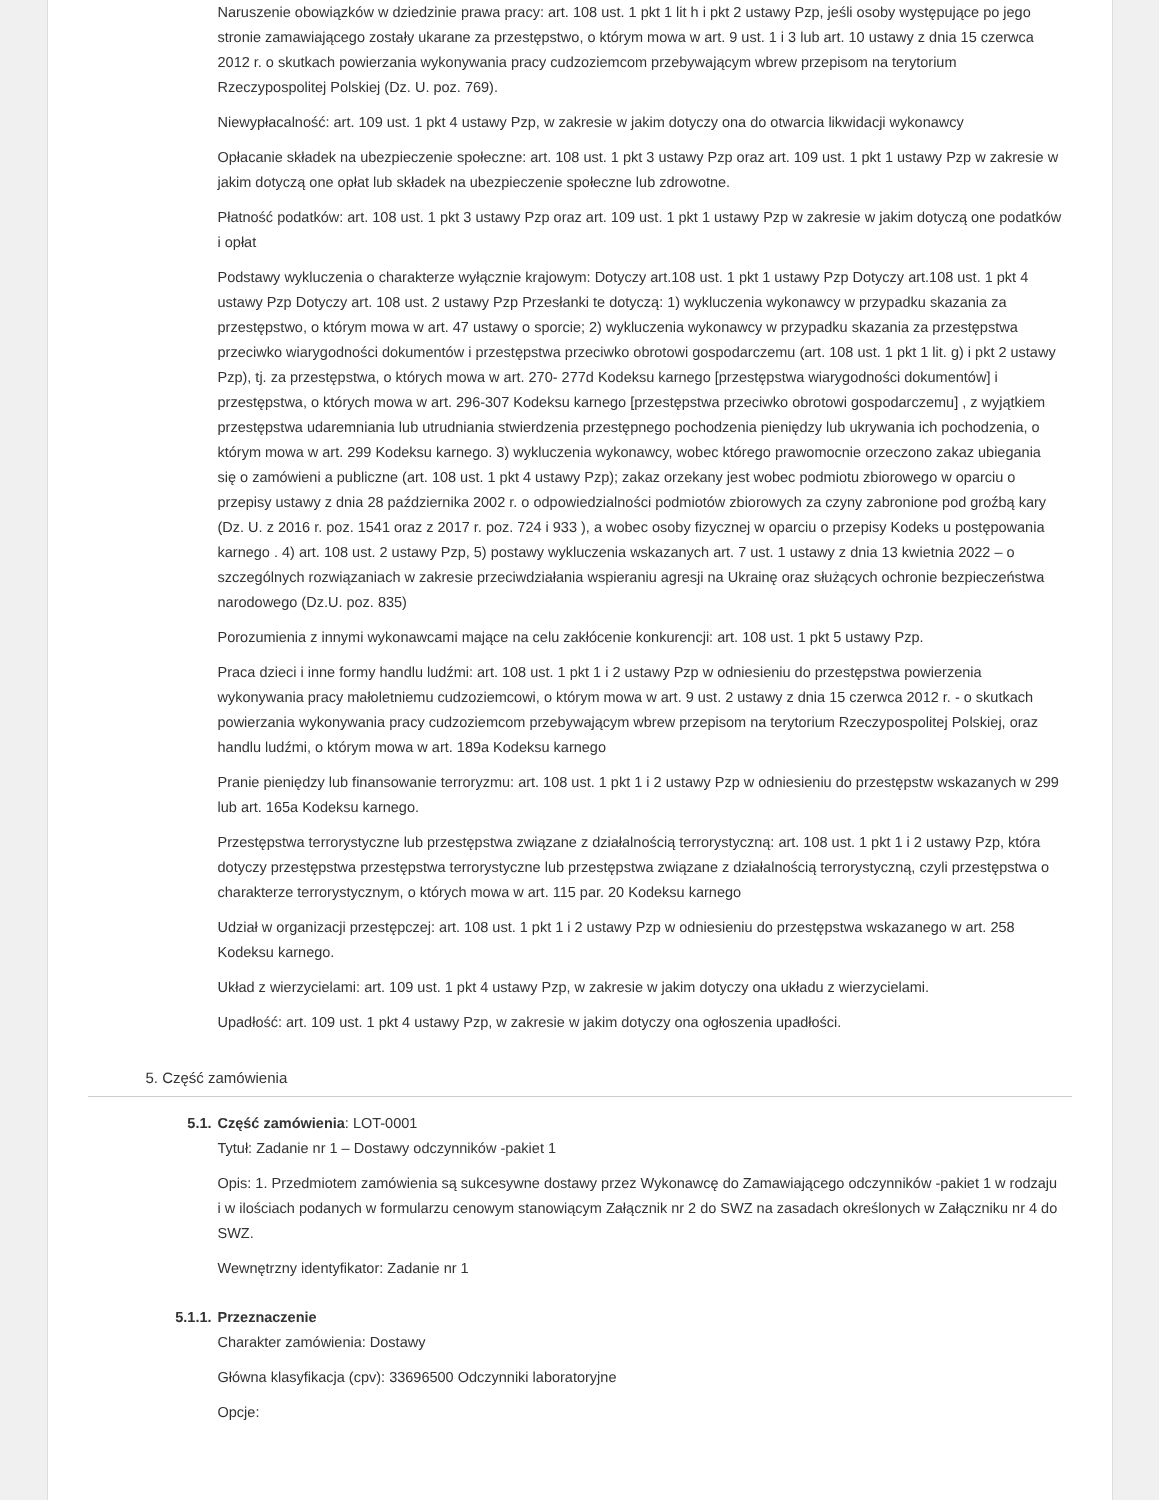Naruszenie obowiązków w dziedzinie prawa pracy: art. 108 ust. 1 pkt 1 lit h i pkt 2 ustawy Pzp, jeśli osoby występujące po jego stronie zamawiającego zostały ukarane za przestępstwo, o którym mowa w art. 9 ust. 1 i 3 lub art. 10 ustawy z dnia 15 czerwca 2012 r. o skutkach powierzania wykonywania pracy cudzoziemcom przebywającym wbrew przepisom na terytorium Rzeczypospolitej Polskiej (Dz. U. poz. 769).
Niewypłacalność: art. 109 ust. 1 pkt 4 ustawy Pzp, w zakresie w jakim dotyczy ona do otwarcia likwidacji wykonawcy
Opłacanie składek na ubezpieczenie społeczne: art. 108 ust. 1 pkt 3 ustawy Pzp oraz art. 109 ust. 1 pkt 1 ustawy Pzp w zakresie w jakim dotyczą one opłat lub składek na ubezpieczenie społeczne lub zdrowotne.
Płatność podatków: art. 108 ust. 1 pkt 3 ustawy Pzp oraz art. 109 ust. 1 pkt 1 ustawy Pzp w zakresie w jakim dotyczą one podatków i opłat
Podstawy wykluczenia o charakterze wyłącznie krajowym: Dotyczy art.108 ust. 1 pkt 1 ustawy Pzp Dotyczy art.108 ust. 1 pkt 4 ustawy Pzp Dotyczy art. 108 ust. 2 ustawy Pzp Przesłanki te dotyczą: 1) wykluczenia wykonawcy w przypadku skazania za przestępstwo, o którym mowa w art. 47 ustawy o sporcie; 2) wykluczenia wykonawcy w przypadku skazania za przestępstwa przeciwko wiarygodności dokumentów i przestępstwa przeciwko obrotowi gospodarczemu (art. 108 ust. 1 pkt 1 lit. g) i pkt 2 ustawy Pzp), tj. za przestępstwa, o których mowa w art. 270- 277d Kodeksu karnego [przestępstwa wiarygodności dokumentów] i przestępstwa, o których mowa w art. 296-307 Kodeksu karnego [przestępstwa przeciwko obrotowi gospodarczemu] , z wyjątkiem przestępstwa udaremniania lub utrudniania stwierdzenia przestępnego pochodzenia pieniędzy lub ukrywania ich pochodzenia, o którym mowa w art. 299 Kodeksu karnego. 3) wykluczenia wykonawcy, wobec którego prawomocnie orzeczono zakaz ubiegania się o zamówieni a publiczne (art. 108 ust. 1 pkt 4 ustawy Pzp); zakaz orzekany jest wobec podmiotu zbiorowego w oparciu o przepisy ustawy z dnia 28 października 2002 r. o odpowiedzialności podmiotów zbiorowych za czyny zabronione pod groźbą kary (Dz. U. z 2016 r. poz. 1541 oraz z 2017 r. poz. 724 i 933 ), a wobec osoby fizycznej w oparciu o przepisy Kodeks u postępowania karnego . 4) art. 108 ust. 2 ustawy Pzp, 5) postawy wykluczenia wskazanych art. 7 ust. 1 ustawy z dnia 13 kwietnia 2022 – o szczególnych rozwiązaniach w zakresie przeciwdziałania wspieraniu agresji na Ukrainę oraz służących ochronie bezpieczeństwa narodowego (Dz.U. poz. 835)
Porozumienia z innymi wykonawcami mające na celu zakłócenie konkurencji: art. 108 ust. 1 pkt 5 ustawy Pzp.
Praca dzieci i inne formy handlu ludźmi: art. 108 ust. 1 pkt 1 i 2 ustawy Pzp w odniesieniu do przestępstwa powierzenia wykonywania pracy małoletniemu cudzoziemcowi, o którym mowa w art. 9 ust. 2 ustawy z dnia 15 czerwca 2012 r. - o skutkach powierzania wykonywania pracy cudzoziemcom przebywającym wbrew przepisom na terytorium Rzeczypospolitej Polskiej, oraz handlu ludźmi, o którym mowa w art. 189a Kodeksu karnego
Pranie pieniędzy lub finansowanie terroryzmu: art. 108 ust. 1 pkt 1 i 2 ustawy Pzp w odniesieniu do przestępstw wskazanych w 299 lub art. 165a Kodeksu karnego.
Przestępstwa terrorystyczne lub przestępstwa związane z działalnością terrorystyczną: art. 108 ust. 1 pkt 1 i 2 ustawy Pzp, która dotyczy przestępstwa przestępstwa terrorystyczne lub przestępstwa związane z działalnością terrorystyczną, czyli przestępstwa o charakterze terrorystycznym, o których mowa w art. 115 par. 20 Kodeksu karnego
Udział w organizacji przestępczej: art. 108 ust. 1 pkt 1 i 2 ustawy Pzp w odniesieniu do przestępstwa wskazanego w art. 258 Kodeksu karnego.
Układ z wierzycielami: art. 109 ust. 1 pkt 4 ustawy Pzp, w zakresie w jakim dotyczy ona układu z wierzycielami.
Upadłość: art. 109 ust. 1 pkt 4 ustawy Pzp, w zakresie w jakim dotyczy ona ogłoszenia upadłości.
5. Część zamówienia
5.1. Część zamówienia: LOT-0001
Tytuł: Zadanie nr 1 – Dostawy odczynników -pakiet 1
Opis: 1. Przedmiotem zamówienia są sukcesywne dostawy przez Wykonawcę do Zamawiającego odczynników -pakiet 1 w rodzaju i w ilościach podanych w formularzu cenowym stanowiącym Załącznik nr 2 do SWZ na zasadach określonych w Załączniku nr 4 do SWZ.
Wewnętrzny identyfikator: Zadanie nr 1
5.1.1. Przeznaczenie
Charakter zamówienia: Dostawy
Główna klasyfikacja (cpv): 33696500 Odczynniki laboratoryjne
Opcje: